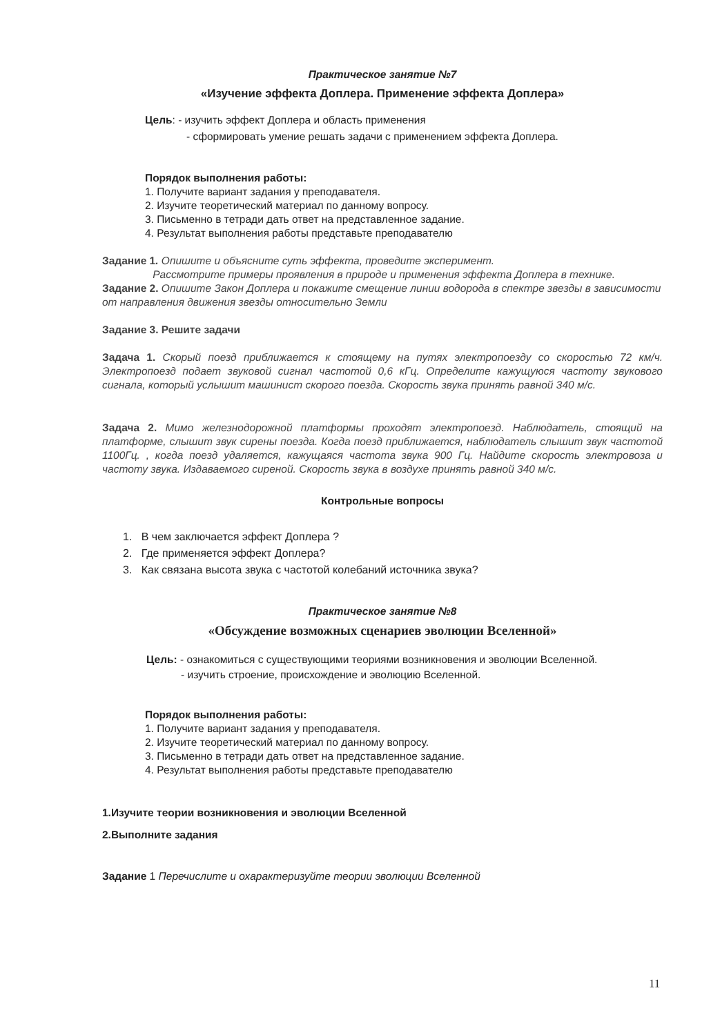Практическое занятие №7
«Изучение эффекта Доплера. Применение эффекта Доплера»
Цель: - изучить эффект Доплера и область применения
- сформировать умение решать задачи с применением эффекта Доплера.
Порядок выполнения работы:
1. Получите вариант задания у преподавателя.
2. Изучите теоретический материал по данному вопросу.
3. Письменно в тетради дать ответ на представленное задание.
4. Результат выполнения работы представьте преподавателю
Задание 1. Опишите и объясните суть эффекта, проведите эксперимент.
Рассмотрите примеры проявления в природе и применения эффекта Доплера в технике.
Задание 2. Опишите Закон Доплера и покажите смещение линии водорода в спектре звезды в зависимости от направления движения звезды относительно Земли
Задание 3. Решите задачи
Задача 1. Скорый поезд приближается к стоящему на путях электропоезду со скоростью 72 км/ч. Электропоезд подает звуковой сигнал частотой 0,6 кГц. Определите кажущуюся частоту звукового сигнала, который услышит машинист скорого поезда. Скорость звука принять равной 340 м/с.
Задача 2. Мимо железнодорожной платформы проходят электропоезд. Наблюдатель, стоящий на платформе, слышит звук сирены поезда. Когда поезд приближается, наблюдатель слышит звук частотой 1100Гц. , когда поезд удаляется, кажущаяся частота звука 900 Гц. Найдите скорость электровоза и частоту звука. Издаваемого сиреной. Скорость звука в воздухе принять равной 340 м/с.
Контрольные вопросы
1. В чем заключается эффект Доплера ?
2. Где применяется эффект Доплера?
3. Как связана высота звука с частотой колебаний источника звука?
Практическое занятие №8
«Обсуждение возможных сценариев эволюции Вселенной»
Цель: - ознакомиться с существующими теориями возникновения и эволюции Вселенной.
- изучить строение, происхождение и эволюцию Вселенной.
Порядок выполнения работы:
1. Получите вариант задания у преподавателя.
2. Изучите теоретический материал по данному вопросу.
3. Письменно в тетради дать ответ на представленное задание.
4. Результат выполнения работы представьте преподавателю
1.Изучите теории возникновения и эволюции Вселенной
2.Выполните задания
Задание 1 Перечислите и охарактеризуйте теории эволюции Вселенной
11